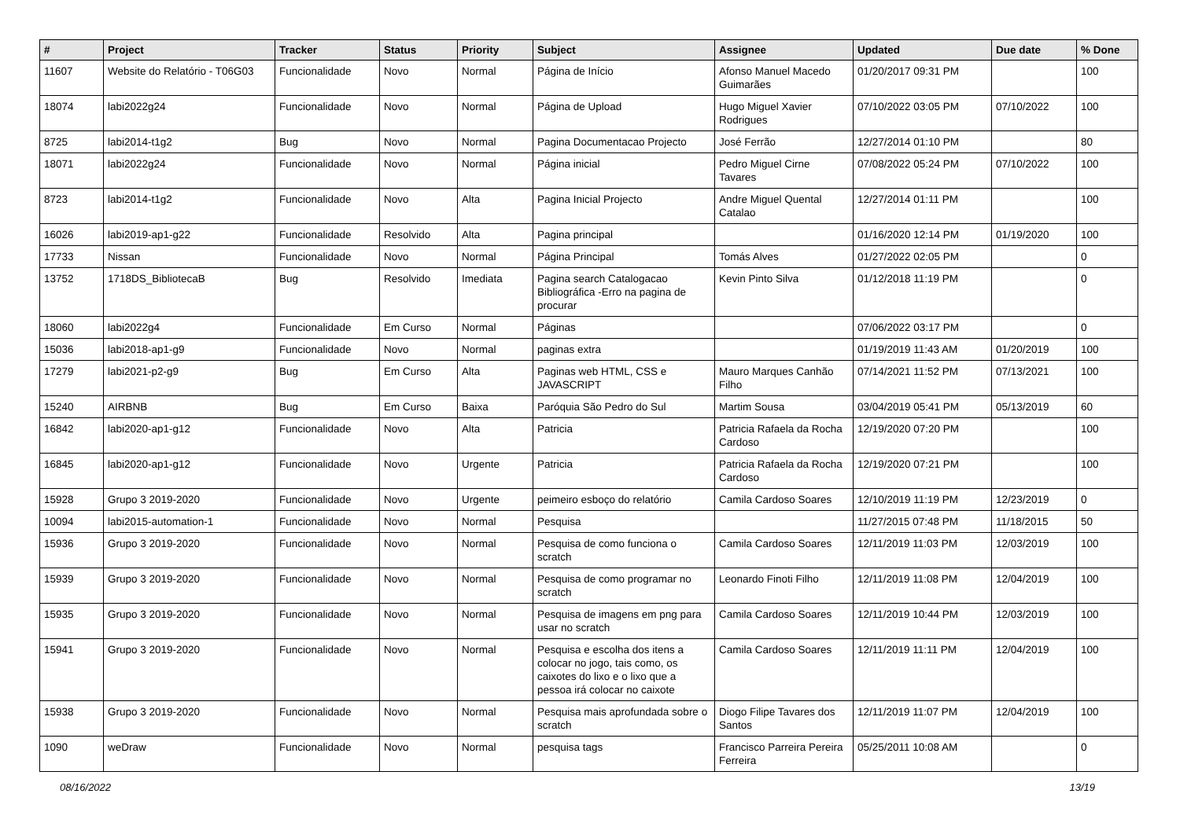| # | Project | Tracker | Status | Priority | Subject | Assignee | Updated | Due date | % Done |
| --- | --- | --- | --- | --- | --- | --- | --- | --- | --- |
| 11607 | Website do Relatório - T06G03 | Funcionalidade | Novo | Normal | Página de Início | Afonso Manuel Macedo Guimarães | 01/20/2017 09:31 PM | | 100 |
| 18074 | labi2022g24 | Funcionalidade | Novo | Normal | Página de Upload | Hugo Miguel Xavier Rodrigues | 07/10/2022 03:05 PM | 07/10/2022 | 100 |
| 8725 | labi2014-t1g2 | Bug | Novo | Normal | Pagina Documentacao Projecto | José Ferrão | 12/27/2014 01:10 PM | | 80 |
| 18071 | labi2022g24 | Funcionalidade | Novo | Normal | Página inicial | Pedro Miguel Cirne Tavares | 07/08/2022 05:24 PM | 07/10/2022 | 100 |
| 8723 | labi2014-t1g2 | Funcionalidade | Novo | Alta | Pagina Inicial Projecto | Andre Miguel Quental Catalao | 12/27/2014 01:11 PM | | 100 |
| 16026 | labi2019-ap1-g22 | Funcionalidade | Resolvido | Alta | Pagina principal | | 01/16/2020 12:14 PM | 01/19/2020 | 100 |
| 17733 | Nissan | Funcionalidade | Novo | Normal | Página Principal | Tomás Alves | 01/27/2022 02:05 PM | | 0 |
| 13752 | 1718DS_BibliotecaB | Bug | Resolvido | Imediata | Pagina search Catalogacao Bibliográfica -Erro na pagina de procurar | Kevin Pinto Silva | 01/12/2018 11:19 PM | | 0 |
| 18060 | labi2022g4 | Funcionalidade | Em Curso | Normal | Páginas | | 07/06/2022 03:17 PM | | 0 |
| 15036 | labi2018-ap1-g9 | Funcionalidade | Novo | Normal | paginas extra | | 01/19/2019 11:43 AM | 01/20/2019 | 100 |
| 17279 | labi2021-p2-g9 | Bug | Em Curso | Alta | Paginas web HTML, CSS e JAVASCRIPT | Mauro Marques Canhão Filho | 07/14/2021 11:52 PM | 07/13/2021 | 100 |
| 15240 | AIRBNB | Bug | Em Curso | Baixa | Paróquia São Pedro do Sul | Martim Sousa | 03/04/2019 05:41 PM | 05/13/2019 | 60 |
| 16842 | labi2020-ap1-g12 | Funcionalidade | Novo | Alta | Patricia | Patricia Rafaela da Rocha Cardoso | 12/19/2020 07:20 PM | | 100 |
| 16845 | labi2020-ap1-g12 | Funcionalidade | Novo | Urgente | Patricia | Patricia Rafaela da Rocha Cardoso | 12/19/2020 07:21 PM | | 100 |
| 15928 | Grupo 3 2019-2020 | Funcionalidade | Novo | Urgente | peimeiro esboço do relatório | Camila Cardoso Soares | 12/10/2019 11:19 PM | 12/23/2019 | 0 |
| 10094 | labi2015-automation-1 | Funcionalidade | Novo | Normal | Pesquisa | | 11/27/2015 07:48 PM | 11/18/2015 | 50 |
| 15936 | Grupo 3 2019-2020 | Funcionalidade | Novo | Normal | Pesquisa de como funciona o scratch | Camila Cardoso Soares | 12/11/2019 11:03 PM | 12/03/2019 | 100 |
| 15939 | Grupo 3 2019-2020 | Funcionalidade | Novo | Normal | Pesquisa de como programar no scratch | Leonardo Finoti Filho | 12/11/2019 11:08 PM | 12/04/2019 | 100 |
| 15935 | Grupo 3 2019-2020 | Funcionalidade | Novo | Normal | Pesquisa de imagens em png para usar no scratch | Camila Cardoso Soares | 12/11/2019 10:44 PM | 12/03/2019 | 100 |
| 15941 | Grupo 3 2019-2020 | Funcionalidade | Novo | Normal | Pesquisa e escolha dos itens a colocar no jogo, tais como, os caixotes do lixo e o lixo que a pessoa irá colocar no caixote | Camila Cardoso Soares | 12/11/2019 11:11 PM | 12/04/2019 | 100 |
| 15938 | Grupo 3 2019-2020 | Funcionalidade | Novo | Normal | Pesquisa mais aprofundada sobre o scratch | Diogo Filipe Tavares dos Santos | 12/11/2019 11:07 PM | 12/04/2019 | 100 |
| 1090 | weDraw | Funcionalidade | Novo | Normal | pesquisa tags | Francisco Parreira Pereira Ferreira | 05/25/2011 10:08 AM | | 0 |
08/16/2022 13/19